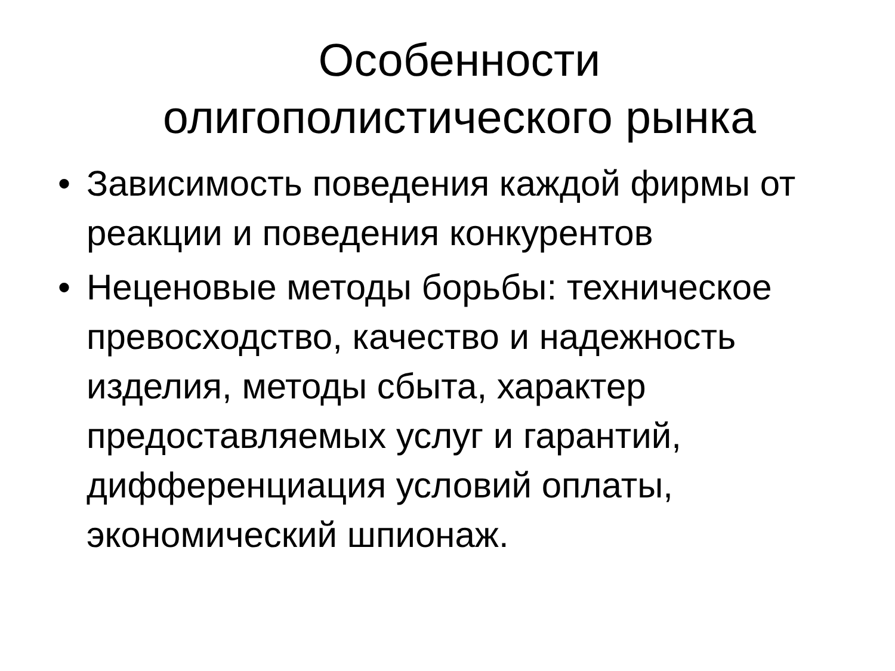Особенности
олигополистического рынка
• Зависимость поведения каждой фирмы от реакции и поведения конкурентов
• Неценовые методы борьбы: техническое превосходство, качество и надежность изделия, методы сбыта, характер предоставляемых услуг и гарантий, дифференциация условий оплаты, экономический шпионаж.